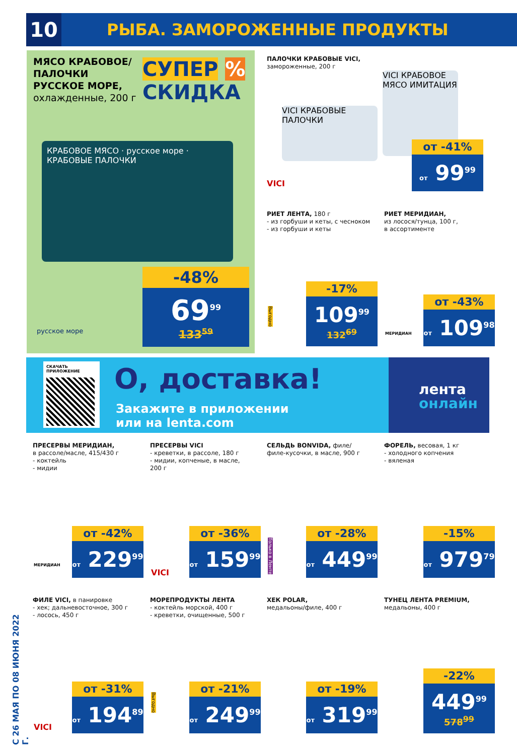10
РЫБА. ЗАМОРОЖЕННЫЕ ПРОДУКТЫ
С 26 МАЯ ПО 08 ИЮНЯ 2022 Г.
МЯСО КРАБОВОЕ/
ПАЛОЧКИ
РУССКОЕ МОРЕ,
охлажденные, 200 г
СУПЕР %
СКИДКА
КРАБОВОЕ МЯСО · русское море · КРАБОВЫЕ ПАЛОЧКИ
-48%
69<sup>99</sup>
133<sup>59</sup>
русское море
ПАЛОЧКИ КРАБОВЫЕ VICI,
замороженные, 200 г
VICI КРАБОВЫЕ ПАЛОЧКИ
VICI КРАБОВОЕ МЯСО ИМИТАЦИЯ
VICI
от -41%
от 99<sup>99</sup>
РИЕТ ЛЕНТА, 180 г
- из горбуши и кеты, с чесноком
- из горбуши и кеты
Выгодно
-17%
109<sup>99</sup>
132<sup>69</sup>
РИЕТ МЕРИДИАН,
из лосося/тунца, 100 г,
в ассортименте
МЕРИДИАН
от -43%
от 109<sup>98</sup>
СКАЧАТЬ ПРИЛОЖЕНИЕ О, доставка!
Закажите в приложении
или на lenta.com
лента
онлайн
ПРЕСЕРВЫ МЕРИДИАН,
в рассоле/масле, 415/430 г
- коктейль
- мидии
МЕРИДИАН
от -42%
от 229<sup>99</sup>
ПРЕСЕРВЫ VICI
- креветки, в рассоле, 180 г
- мидии, копченые, в масле,
200 г
VICI
от -36%
от 159<sup>99</sup>
СЕЛЬДЬ BONVIDA, филе/
филе-кусочки, в масле, 900 г
Только в Ленте
от -28%
от 449<sup>99</sup>
ФОРЕЛЬ, весовая, 1 кг
- холодного копчения
- вяленая
-15%
от 979<sup>79</sup>
ФИЛЕ VICI, в панировке
- хек; дальневосточное, 300 г
- лосось, 450 г
VICI
от -31%
от 194<sup>89</sup>
МОРЕПРОДУКТЫ ЛЕНТА
- коктейль морской, 400 г
- креветки, очищенные, 500 г
Выгодно
от -21%
от 249<sup>99</sup>
ХЕК POLAR,
медальоны/филе, 400 г
от -19%
от 319<sup>99</sup>
ТУНЕЦ ЛЕНТА PREMIUM,
медальоны, 400 г
-22%
449<sup>99</sup>
578<sup>99</sup>